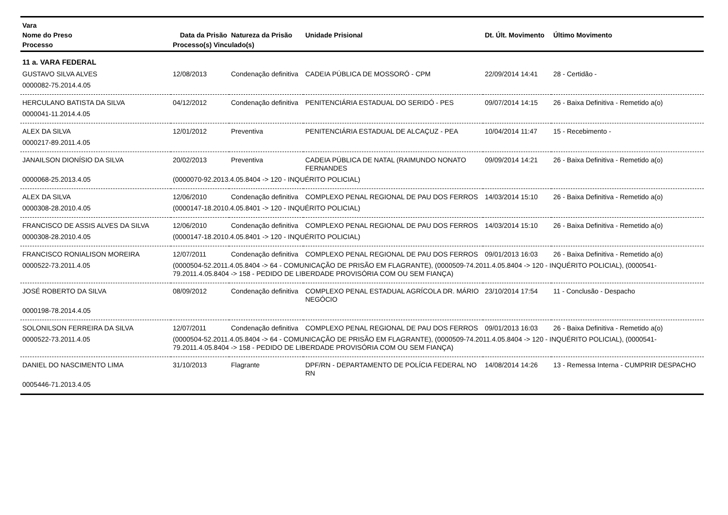| Vara | | | | | |
| --- | --- | --- | --- | --- | --- |
| Nome do Preso | Data da Prisão | Natureza da Prisão | Unidade Prisional | Dt. Últ. Movimento | Último Movimento |
| Processo | Processo(s) Vinculado(s) | | | | |
| 11 a. VARA FEDERAL | | | | | |
| GUSTAVO SILVA ALVES | 12/08/2013 | Condenação definitiva | CADEIA PÚBLICA DE MOSSORÓ - CPM | 22/09/2014 14:41 | 28 - Certidão - |
| 0000082-75.2014.4.05 | | | | | |
| HERCULANO BATISTA DA SILVA | 04/12/2012 | Condenação definitiva | PENITENCIÁRIA ESTADUAL DO SERIDÓ - PES | 09/07/2014 14:15 | 26 - Baixa Definitiva - Remetido a(o) |
| 0000041-11.2014.4.05 | | | | | |
| ALEX DA SILVA | 12/01/2012 | Preventiva | PENITENCIÁRIA ESTADUAL DE ALCAÇUZ - PEA | 10/04/2014 11:47 | 15 - Recebimento - |
| 0000217-89.2011.4.05 | | | | | |
| JANAILSON DIONÍSIO DA SILVA | 20/02/2013 | Preventiva | CADEIA PÚBLICA DE NATAL (RAIMUNDO NONATO FERNANDES | 09/09/2014 14:21 | 26 - Baixa Definitiva - Remetido a(o) |
| 0000068-25.2013.4.05 | (0000070-92.2013.4.05.8404 -> 120 - INQUÉRITO POLICIAL) | | | | |
| ALEX DA SILVA | 12/06/2010 | Condenação definitiva | COMPLEXO PENAL REGIONAL DE PAU DOS FERROS | 14/03/2014 15:10 | 26 - Baixa Definitiva - Remetido a(o) |
| 0000308-28.2010.4.05 | (0000147-18.2010.4.05.8401 -> 120 - INQUÉRITO POLICIAL) | | | | |
| FRANCISCO DE ASSIS ALVES DA SILVA | 12/06/2010 | Condenação definitiva | COMPLEXO PENAL REGIONAL DE PAU DOS FERROS | 14/03/2014 15:10 | 26 - Baixa Definitiva - Remetido a(o) |
| 0000308-28.2010.4.05 | (0000147-18.2010.4.05.8401 -> 120 - INQUÉRITO POLICIAL) | | | | |
| FRANCISCO RONIALISON MOREIRA | 12/07/2011 | Condenação definitiva | COMPLEXO PENAL REGIONAL DE PAU DOS FERROS | 09/01/2013 16:03 | 26 - Baixa Definitiva - Remetido a(o) |
| 0000522-73.2011.4.05 | (0000504-52.2011.4.05.8404 -> 64 - COMUNICAÇÃO DE PRISÃO EM FLAGRANTE), (0000509-74.2011.4.05.8404 -> 120 - INQUÉRITO POLICIAL), (0000541-79.2011.4.05.8404 -> 158 - PEDIDO DE LIBERDADE PROVISÓRIA COM OU SEM FIANÇA) | | | | |
| JOSÉ ROBERTO DA SILVA | 08/09/2012 | Condenação definitiva | COMPLEXO PENAL ESTADUAL AGRÍCOLA DR. MÁRIO NEGÓCIO | 23/10/2014 17:54 | 11 - Conclusão - Despacho |
| 0000198-78.2014.4.05 | | | | | |
| SOLONILSON FERREIRA DA SILVA | 12/07/2011 | Condenação definitiva | COMPLEXO PENAL REGIONAL DE PAU DOS FERROS | 09/01/2013 16:03 | 26 - Baixa Definitiva - Remetido a(o) |
| 0000522-73.2011.4.05 | (0000504-52.2011.4.05.8404 -> 64 - COMUNICAÇÃO DE PRISÃO EM FLAGRANTE), (0000509-74.2011.4.05.8404 -> 120 - INQUÉRITO POLICIAL), (0000541-79.2011.4.05.8404 -> 158 - PEDIDO DE LIBERDADE PROVISÓRIA COM OU SEM FIANÇA) | | | | |
| DANIEL DO NASCIMENTO LIMA | 31/10/2013 | Flagrante | DPF/RN - DEPARTAMENTO DE POLÍCIA FEDERAL NO RN | 14/08/2014 14:26 | 13 - Remessa Interna - CUMPRIR DESPACHO |
| 0005446-71.2013.4.05 | | | | | |